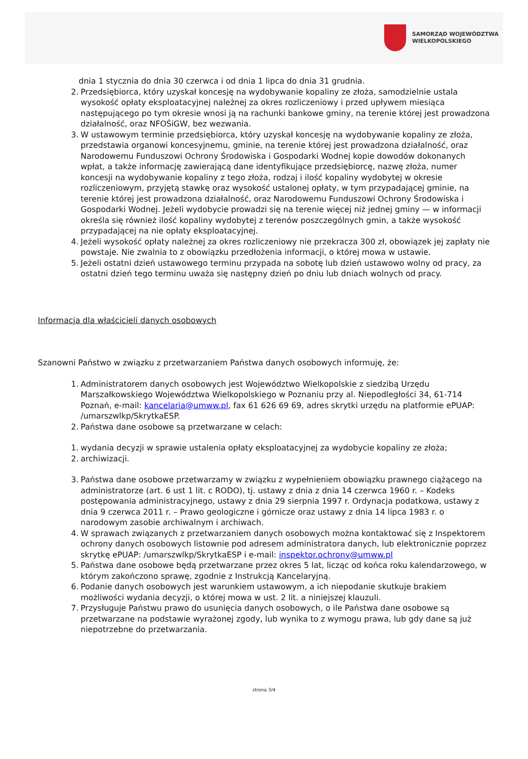SAMORZĄD WOJEWÓDZTWA
WIELKOPOLSKIEGO
dnia 1 stycznia do dnia 30 czerwca i od dnia 1 lipca do dnia 31 grudnia.
2. Przedsiębiorca, który uzyskał koncesję na wydobywanie kopaliny ze złoża, samodzielnie ustala wysokość opłaty eksploatacyjnej należnej za okres rozliczeniowy i przed upływem miesiąca następującego po tym okresie wnosi ją na rachunki bankowe gminy, na terenie której jest prowadzona działalność, oraz NFOŚiGW, bez wezwania.
3. W ustawowym terminie przedsiębiorca, który uzyskał koncesję na wydobywanie kopaliny ze złoża, przedstawia organowi koncesyjnemu, gminie, na terenie której jest prowadzona działalność, oraz Narodowemu Funduszowi Ochrony Środowiska i Gospodarki Wodnej kopie dowodów dokonanych wpłat, a także informację zawierającą dane identyfikujące przedsiębiorcę, nazwę złoża, numer koncesji na wydobywanie kopaliny z tego złoża, rodzaj i ilość kopaliny wydobytej w okresie rozliczeniowym, przyjętą stawkę oraz wysokość ustalonej opłaty, w tym przypadającej gminie, na terenie której jest prowadzona działalność, oraz Narodowemu Funduszowi Ochrony Środowiska i Gospodarki Wodnej. Jeżeli wydobycie prowadzi się na terenie więcej niż jednej gminy — w informacji określa się również ilość kopaliny wydobytej z terenów poszczególnych gmin, a także wysokość przypadającej na nie opłaty eksploatacyjnej.
4. Jeżeli wysokość opłaty należnej za okres rozliczeniowy nie przekracza 300 zł, obowiązek jej zapłaty nie powstaje. Nie zwalnia to z obowiązku przedłożenia informacji, o której mowa w ustawie.
5. Jeżeli ostatni dzień ustawowego terminu przypada na sobotę lub dzień ustawowo wolny od pracy, za ostatni dzień tego terminu uważa się następny dzień po dniu lub dniach wolnych od pracy.
Informacja dla właścicieli danych osobowych
Szanowni Państwo w związku z przetwarzaniem Państwa danych osobowych informuję, że:
1. Administratorem danych osobowych jest Województwo Wielkopolskie z siedzibą Urzędu Marszałkowskiego Województwa Wielkopolskiego w Poznaniu przy al. Niepodległości 34, 61-714 Poznań, e-mail: kancelaria@umww.pl, fax 61 626 69 69, adres skrytki urzędu na platformie ePUAP: /umarszwlkp/SkrytkaESP.
2. Państwa dane osobowe są przetwarzane w celach:
1. wydania decyzji w sprawie ustalenia opłaty eksploatacyjnej za wydobycie kopaliny ze złoża;
2. archiwizacji.
3. Państwa dane osobowe przetwarzamy w związku z wypełnieniem obowiązku prawnego ciążącego na administratorze (art. 6 ust 1 lit. c RODO), tj. ustawy z dnia z dnia 14 czerwca 1960 r. – Kodeks postępowania administracyjnego, ustawy z dnia 29 sierpnia 1997 r. Ordynacja podatkowa, ustawy z dnia 9 czerwca 2011 r. – Prawo geologiczne i górnicze oraz ustawy z dnia 14 lipca 1983 r. o narodowym zasobie archiwalnym i archiwach.
4. W sprawach związanych z przetwarzaniem danych osobowych można kontaktować się z Inspektorem ochrony danych osobowych listownie pod adresem administratora danych, lub elektronicznie poprzez skrytkę ePUAP: /umarszwlkp/SkrytkaESP i e-mail: inspektor.ochrony@umww.pl
5. Państwa dane osobowe będą przetwarzane przez okres 5 lat, licząc od końca roku kalendarzowego, w którym zakończono sprawę, zgodnie z Instrukcją Kancelaryjną.
6. Podanie danych osobowych jest warunkiem ustawowym, a ich niepodanie skutkuje brakiem możliwości wydania decyzji, o której mowa w ust. 2 lit. a niniejszej klauzuli.
7. Przysługuje Państwu prawo do usunięcia danych osobowych, o ile Państwa dane osobowe są przetwarzane na podstawie wyrażonej zgody, lub wynika to z wymogu prawa, lub gdy dane są już niepotrzebne do przetwarzania.
strona 3/4